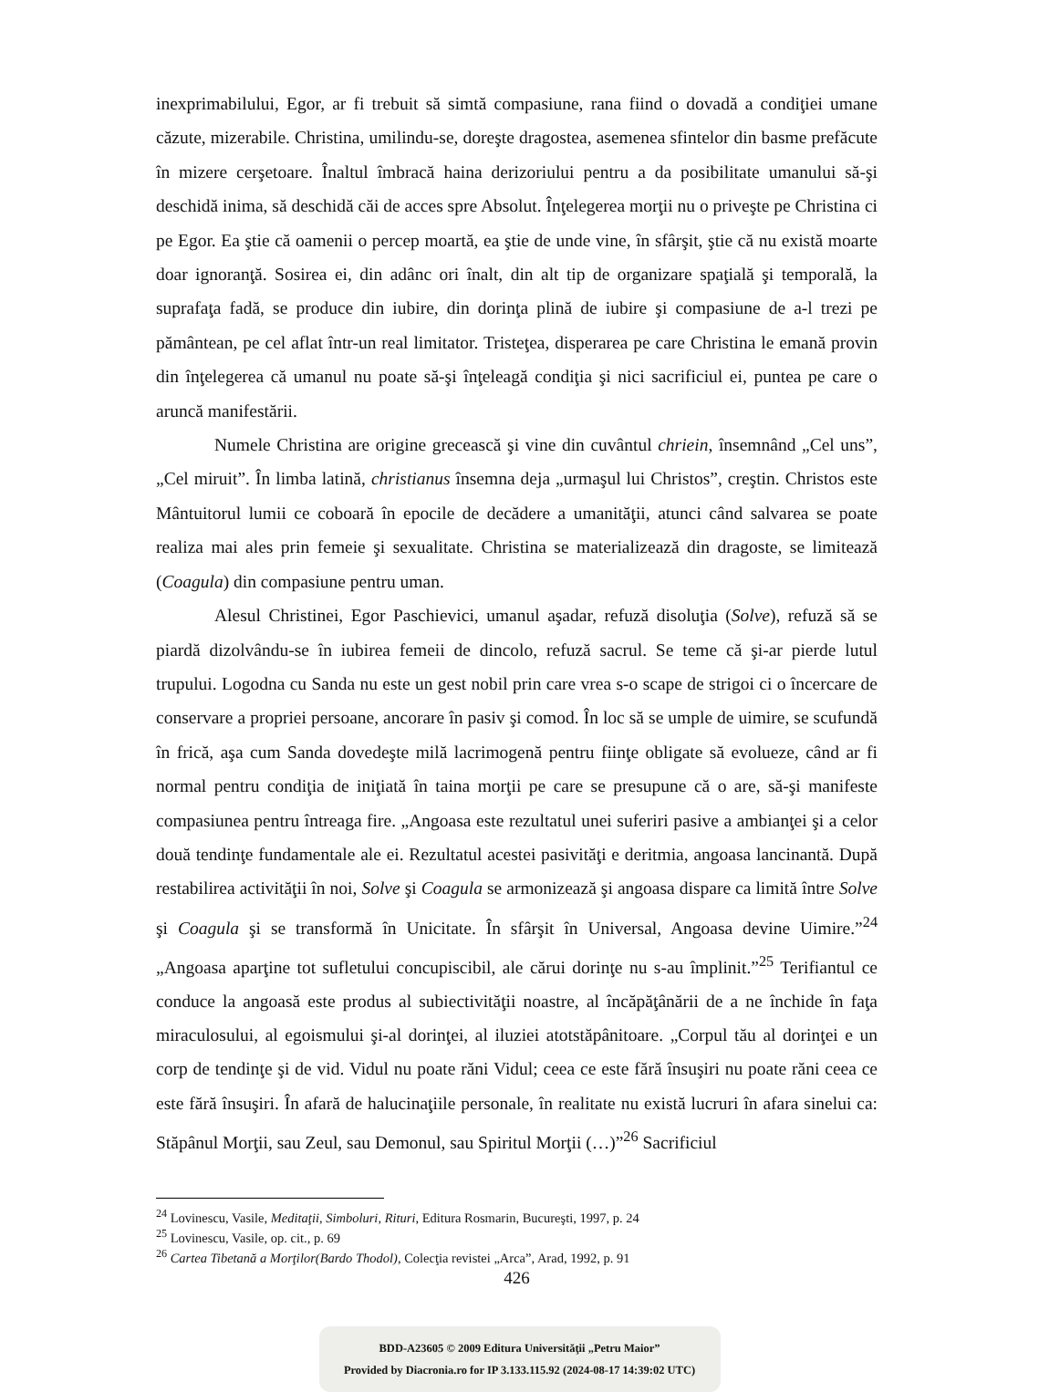inexprimabilului, Egor, ar fi trebuit să simtă compasiune, rana fiind o dovadă a condiţiei umane căzute, mizerabile. Christina, umilindu-se, doreşte dragostea, asemenea sfintelor din basme prefăcute în mizere cerşetoare. Înaltul îmbracă haina derizoriului pentru a da posibilitate umanului să-şi deschidă inima, să deschidă căi de acces spre Absolut. Înţelegerea morţii nu o priveşte pe Christina ci pe Egor. Ea ştie că oamenii o percep moartă, ea ştie de unde vine, în sfârşit, ştie că nu există moarte doar ignoranţă. Sosirea ei, din adânc ori înalt, din alt tip de organizare spaţială şi temporală, la suprafaţa fadă, se produce din iubire, din dorinţa plină de iubire şi compasiune de a-l trezi pe pământean, pe cel aflat într-un real limitator. Tristeţea, disperarea pe care Christina le emană provin din înţelegerea că umanul nu poate să-şi înţeleagă condiţia şi nici sacrificiul ei, puntea pe care o aruncă manifestării.
Numele Christina are origine grecească şi vine din cuvântul chriein, însemnând „Cel uns”, „Cel miruit”. În limba latină, christianus însemna deja „urmaşul lui Christos”, creştin. Christos este Mântuitorul lumii ce coboară în epocile de decădere a umanităţii, atunci când salvarea se poate realiza mai ales prin femeie şi sexualitate. Christina se materializează din dragoste, se limitează (Coagula) din compasiune pentru uman.
Alesul Christinei, Egor Paschievici, umanul aşadar, refuză disoluţia (Solve), refuză să se piardă dizolvându-se în iubirea femeii de dincolo, refuză sacrul. Se teme că şi-ar pierde lutul trupului. Logodna cu Sanda nu este un gest nobil prin care vrea s-o scape de strigoi ci o încercare de conservare a propriei persoane, ancorare în pasiv şi comod. În loc să se umple de uimire, se scufundă în frică, aşa cum Sanda dovedeşte milă lacrimogenă pentru fiinţe obligate să evolueze, când ar fi normal pentru condiţia de iniţiată în taina morţii pe care se presupune că o are, să-şi manifeste compasiunea pentru întreaga fire. „Angoasa este rezultatul unei suferiri pasive a ambianţei şi a celor două tendinţe fundamentale ale ei. Rezultatul acestei pasivităţi e deritmia, angoasa lancinantă. După restabilirea activităţii în noi, Solve şi Coagula se armonizează şi angoasa dispare ca limită între Solve şi Coagula şi se transformă în Unicitate. În sfârşit în Universal, Angoasa devine Uimire.”<sup>24</sup> „Angoasa aparţine tot sufletului concupiscibil, ale cărui dorinţe nu s-au împlinit.”<sup>25</sup> Terifiantul ce conduce la angoasă este produs al subiectivităţii noastre, al încăpăţânării de a ne închide în faţa miraculosului, al egoismului şi-al dorinţei, al iluziei atotstăpânitoare. „Corpul tău al dorinţei e un corp de tendinţe şi de vid. Vidul nu poate răni Vidul; ceea ce este fără însuşiri nu poate răni ceea ce este fără însuşiri. În afară de halucinaţiile personale, în realitate nu există lucruri în afara sinelui ca: Stăpânul Morţii, sau Zeul, sau Demonul, sau Spiritul Morţii (…)”<sup>26</sup> Sacrificiul
<sup>24</sup> Lovinescu, Vasile, Meditaţii, Simboluri, Rituri, Editura Rosmarin, Bucureşti, 1997, p. 24
<sup>25</sup> Lovinescu, Vasile, op. cit., p. 69
<sup>26</sup> Cartea Tibetană a Morţilor(Bardo Thodol), Colecţia revistei „Arca”, Arad, 1992, p. 91
426
BDD-A23605 © 2009 Editura Universităţii „Petru Maior”
Provided by Diacronia.ro for IP 3.133.115.92 (2024-08-17 14:39:02 UTC)